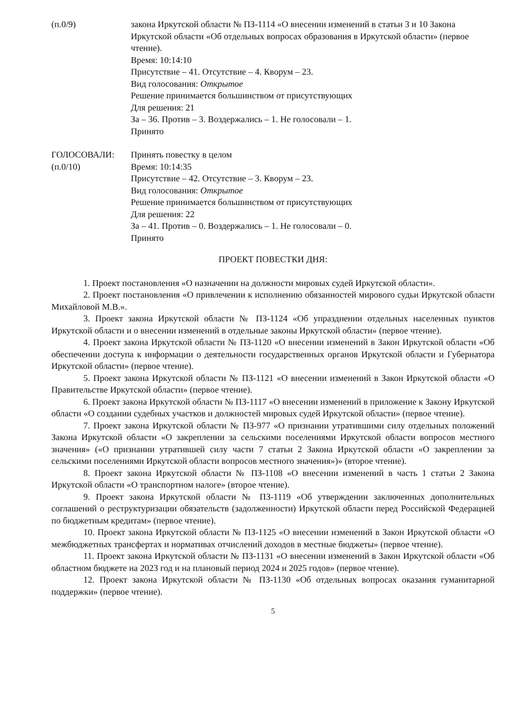(п.0/9) закона Иркутской области № ПЗ-1114 «О внесении изменений в статьи 3 и 10 Закона Иркутской области «Об отдельных вопросах образования в Иркутской области» (первое чтение).
Время: 10:14:10
Присутствие – 41. Отсутствие – 4. Кворум – 23.
Вид голосования: Открытое
Решение принимается большинством от присутствующих
Для решения: 21
За – 36. Против – 3. Воздержались – 1. Не голосовали – 1.
Принято
ГОЛОСОВАЛИ:
(п.0/10)
Принять повестку в целом
Время: 10:14:35
Присутствие – 42. Отсутствие – 3. Кворум – 23.
Вид голосования: Открытое
Решение принимается большинством от присутствующих
Для решения: 22
За – 41. Против – 0. Воздержались – 1. Не голосовали – 0.
Принято
ПРОЕКТ ПОВЕСТКИ ДНЯ:
1. Проект постановления «О назначении на должности мировых судей Иркутской области».
2. Проект постановления «О привлечении к исполнению обязанностей мирового судьи Иркутской области Михайловой М.В.».
3. Проект закона Иркутской области № ПЗ-1124 «Об упразднении отдельных населенных пунктов Иркутской области и о внесении изменений в отдельные законы Иркутской области» (первое чтение).
4. Проект закона Иркутской области № ПЗ-1120 «О внесении изменений в Закон Иркутской области «Об обеспечении доступа к информации о деятельности государственных органов Иркутской области и Губернатора Иркутской области» (первое чтение).
5. Проект закона Иркутской области № ПЗ-1121 «О внесении изменений в Закон Иркутской области «О Правительстве Иркутской области» (первое чтение).
6. Проект закона Иркутской области № ПЗ-1117 «О внесении изменений в приложение к Закону Иркутской области «О создании судебных участков и должностей мировых судей Иркутской области» (первое чтение).
7. Проект закона Иркутской области № ПЗ-977 «О признании утратившими силу отдельных положений Закона Иркутской области «О закреплении за сельскими поселениями Иркутской области вопросов местного значения» («О признании утратившей силу части 7 статьи 2 Закона Иркутской области «О закреплении за сельскими поселениями Иркутской области вопросов местного значения»)» (второе чтение).
8. Проект закона Иркутской области № ПЗ-1108 «О внесении изменений в часть 1 статьи 2 Закона Иркутской области «О транспортном налоге» (второе чтение).
9. Проект закона Иркутской области № ПЗ-1119 «Об утверждении заключенных дополнительных соглашений о реструктуризации обязательств (задолженности) Иркутской области перед Российской Федерацией по бюджетным кредитам» (первое чтение).
10. Проект закона Иркутской области № ПЗ-1125 «О внесении изменений в Закон Иркутской области «О межбюджетных трансфертах и нормативах отчислений доходов в местные бюджеты» (первое чтение).
11. Проект закона Иркутской области № ПЗ-1131 «О внесении изменений в Закон Иркутской области «Об областном бюджете на 2023 год и на плановый период 2024 и 2025 годов» (первое чтение).
12. Проект закона Иркутской области № ПЗ-1130 «Об отдельных вопросах оказания гуманитарной поддержки» (первое чтение).
5